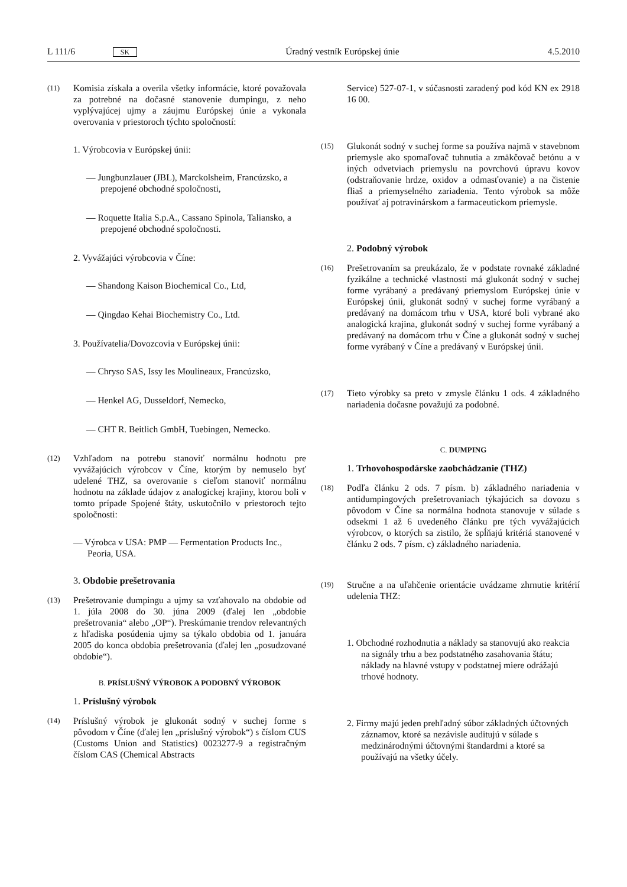L 111/6 SK Úradný vestník Európskej únie 4.5.2010
(11) Komisia získala a overila všetky informácie, ktoré považovala za potrebné na dočasné stanovenie dumpingu, z neho vyplývajúcej ujmy a záujmu Európskej únie a vykonala overovania v priestoroch týchto spoločností:
1. Výrobcovia v Európskej únii:
— Jungbunzlauer (JBL), Marckolsheim, Francúzsko, a prepojené obchodné spoločnosti,
— Roquette Italia S.p.A., Cassano Spinola, Taliansko, a prepojené obchodné spoločnosti.
2. Vyvážajúci výrobcovia v Číne:
— Shandong Kaison Biochemical Co., Ltd,
— Qingdao Kehai Biochemistry Co., Ltd.
3. Používatelia/Dovozcovia v Európskej únii:
— Chryso SAS, Issy les Moulineaux, Francúzsko,
— Henkel AG, Dusseldorf, Nemecko,
— CHT R. Beitlich GmbH, Tuebingen, Nemecko.
(12) Vzhľadom na potrebu stanoviť normálnu hodnotu pre vyvážajúcich výrobcov v Číne, ktorým by nemuselo byť udelené THZ, sa overovanie s cieľom stanoviť normálnu hodnotu na základe údajov z analogickej krajiny, ktorou boli v tomto prípade Spojené štáty, uskutočnilo v priestoroch tejto spoločnosti:
— Výrobca v USA: PMP — Fermentation Products Inc., Peoria, USA.
3. Obdobie prešetrovania
(13) Prešetrovanie dumpingu a ujmy sa vzťahovalo na obdobie od 1. júla 2008 do 30. júna 2009 (ďalej len „obdobie prešetrovania“ alebo „OP“). Preskúmanie trendov relevantných z hľadiska posúdenia ujmy sa týkalo obdobia od 1. januára 2005 do konca obdobia prešetrovania (ďalej len „posudzované obdobie“).
B. PRÍSLUŠNÝ VÝROBOK A PODOBNÝ VÝROBOK
1. Príslušný výrobok
(14) Príslušný výrobok je glukonát sodný v suchej forme s pôvodom v Číne (ďalej len „príslušný výrobok“) s číslom CUS (Customs Union and Statistics) 0023277-9 a registračným číslom CAS (Chemical Abstracts
Service) 527-07-1, v súčasnosti zaradený pod kód KN ex 2918 16 00.
(15) Glukonát sodný v suchej forme sa používa najmä v stavebnom priemysle ako spomaľovač tuhnutia a zmäkčovač betónu a v iných odvetviach priemyslu na povrchovú úpravu kovov (odstraňovanie hrdze, oxidov a odmasťovanie) a na čistenie fliaš a priemyselného zariadenia. Tento výrobok sa môže používať aj potravinárskom a farmaceutickom priemysle.
2. Podobný výrobok
(16) Prešetrovaním sa preukázalo, že v podstate rovnaké základné fyzikálne a technické vlastnosti má glukonát sodný v suchej forme vyrábaný a predávaný priemyslom Európskej únie v Európskej únii, glukonát sodný v suchej forme vyrábaný a predávaný na domácom trhu v USA, ktoré boli vybrané ako analogická krajina, glukonát sodný v suchej forme vyrábaný a predávaný na domácom trhu v Číne a glukonát sodný v suchej forme vyrábaný v Číne a predávaný v Európskej únii.
(17) Tieto výrobky sa preto v zmysle článku 1 ods. 4 základného nariadenia dočasne považujú za podobné.
C. DUMPING
1. Trhovohospodárske zaobchádzanie (THZ)
(18) Podľa článku 2 ods. 7 písm. b) základného nariadenia v antidumpingových prešetrovaniach týkajúcich sa dovozu s pôvodom v Číne sa normálna hodnota stanovuje v súlade s odsekmi 1 až 6 uvedeného článku pre tých vyvážajúcich výrobcov, o ktorých sa zistilo, že spĺňajú kritériá stanovené v článku 2 ods. 7 písm. c) základného nariadenia.
(19) Stručne a na uľahčenie orientácie uvádzame zhrnutie kritérií udelenia THZ:
1. Obchodné rozhodnutia a náklady sa stanovujú ako reakcia na signály trhu a bez podstatného zasahovania štátu; náklady na hlavné vstupy v podstatnej miere odrážajú trhové hodnoty.
2. Firmy majú jeden prehľadný súbor základných účtovných záznamov, ktoré sa nezávisle auditujú v súlade s medzinárodnými účtovnými štandardmi a ktoré sa používajú na všetky účely.